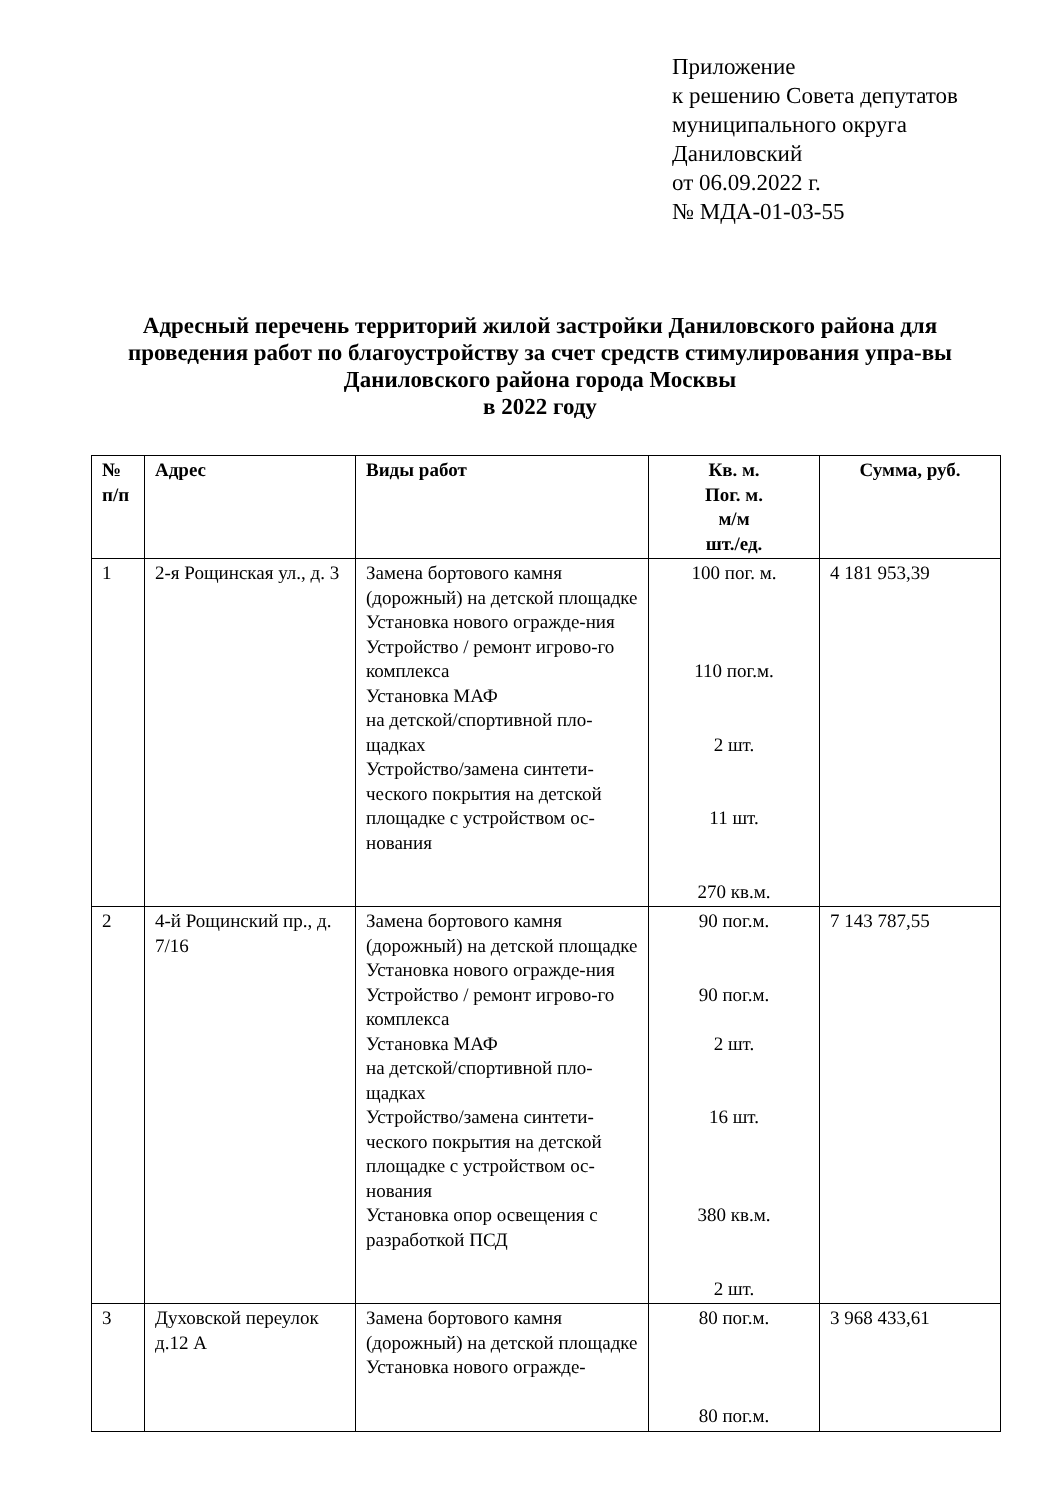Приложение
к решению Совета депутатов
муниципального округа
Даниловский
от 06.09.2022 г.
№ МДА-01-03-55
Адресный перечень территорий жилой застройки Даниловского района для проведения работ по благоустройству за счет средств стимулирования упра-вы Даниловского района города Москвы
в 2022 году
| № п/п | Адрес | Виды работ | Кв. м. Пог. м. м/м шт./ед. | Сумма, руб. |
| --- | --- | --- | --- | --- |
| 1 | 2-я Рощинская ул., д. 3 | Замена бортового камня (дорожный) на детской площадке Установка нового огражде-ния Устройство / ремонт игрово-го комплекса Установка МАФ на детской/спортивной пло-щадках Устройство/замена синтети-ческого покрытия на детской площадке с устройством ос-нования | 100 пог. м. 110 пог.м. 2 шт. 11 шт. 270 кв.м. | 4 181 953,39 |
| 2 | 4-й Рощинский пр., д. 7/16 | Замена бортового камня (дорожный) на детской площадке Установка нового огражде-ния Устройство / ремонт игрово-го комплекса Установка МАФ на детской/спортивной пло-щадках Устройство/замена синтети-ческого покрытия на детской площадке с устройством ос-нования Установка опор освещения с разработкой ПСД | 90 пог.м. 90 пог.м. 2 шт. 16 шт. 380 кв.м. 2 шт. | 7 143 787,55 |
| 3 | Духовской переулок д.12 А | Замена бортового камня (дорожный) на детской площадке Установка нового огражде- | 80 пог.м. 80 пог.м. | 3 968 433,61 |